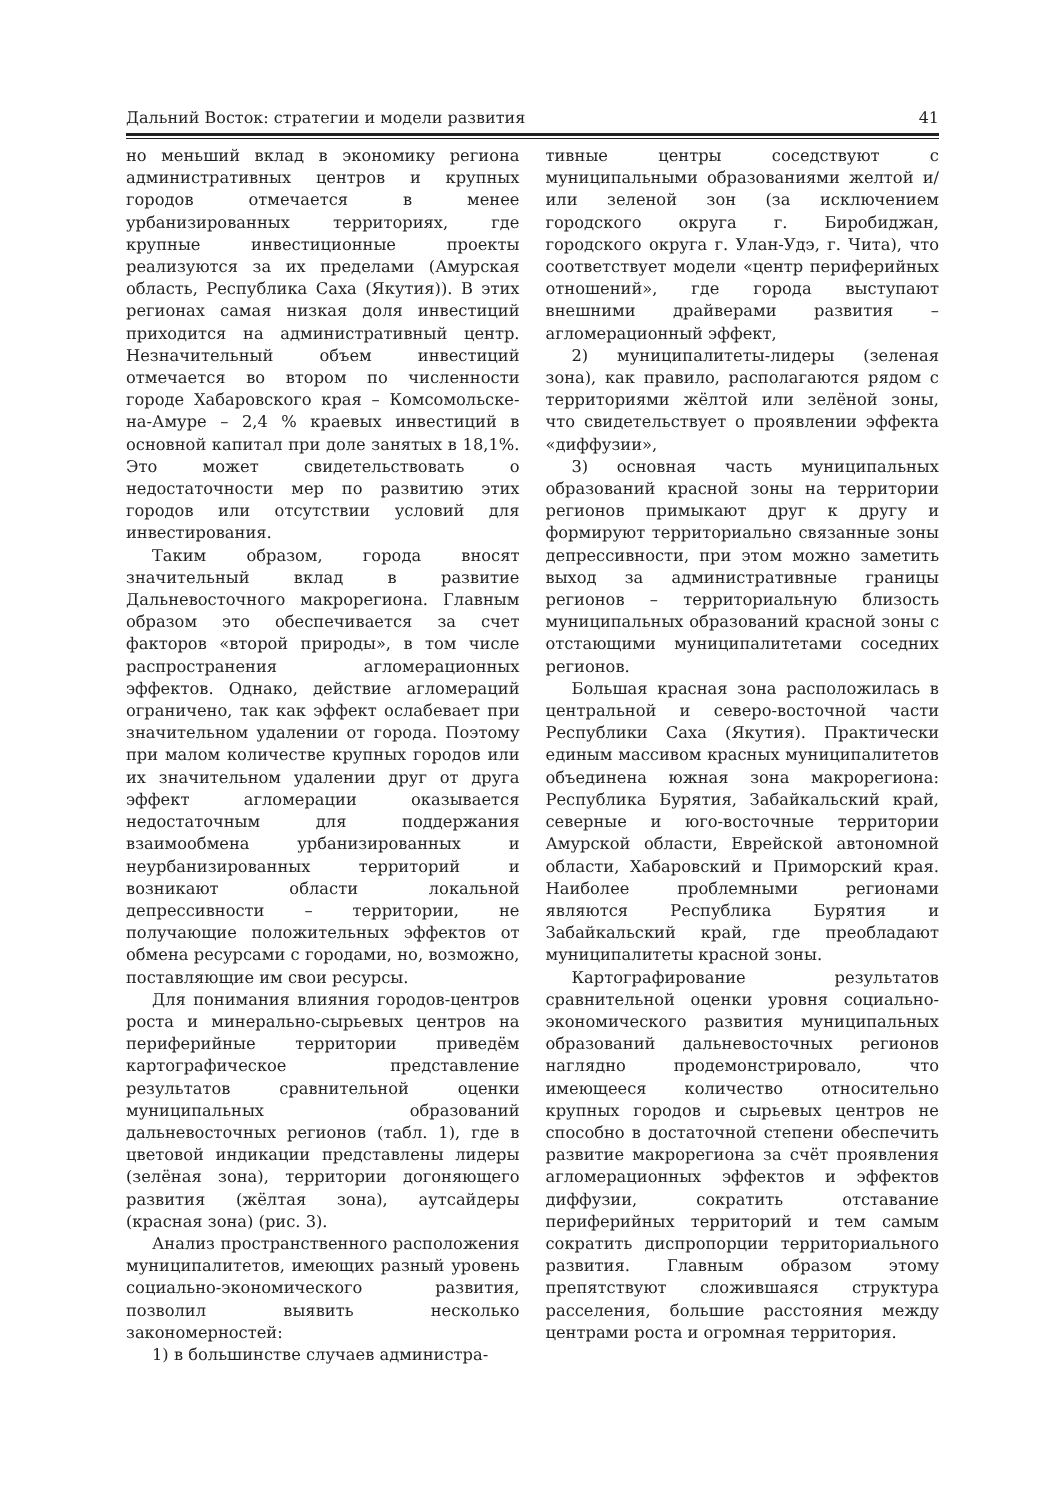Дальний Восток: стратегии и модели развития 41
но меньший вклад в экономику региона административных центров и крупных городов отмечается в менее урбанизированных территориях, где крупные инвестиционные проекты реализуются за их пределами (Амурская область, Республика Саха (Якутия)). В этих регионах самая низкая доля инвестиций приходится на административный центр. Незначительный объем инвестиций отмечается во втором по численности городе Хабаровского края – Комсомольске-на-Амуре – 2,4 % краевых инвестиций в основной капитал при доле занятых в 18,1%. Это может свидетельствовать о недостаточности мер по развитию этих городов или отсутствии условий для инвестирования.
Таким образом, города вносят значительный вклад в развитие Дальневосточного макрорегиона. Главным образом это обеспечивается за счет факторов «второй природы», в том числе распространения агломерационных эффектов. Однако, действие агломераций ограничено, так как эффект ослабевает при значительном удалении от города. Поэтому при малом количестве крупных городов или их значительном удалении друг от друга эффект агломерации оказывается недостаточным для поддержания взаимообмена урбанизированных и неурбанизированных территорий и возникают области локальной депрессивности – территории, не получающие положительных эффектов от обмена ресурсами с городами, но, возможно, поставляющие им свои ресурсы.
Для понимания влияния городов-центров роста и минерально-сырьевых центров на периферийные территории приведём картографическое представление результатов сравнительной оценки муниципальных образований дальневосточных регионов (табл. 1), где в цветовой индикации представлены лидеры (зелёная зона), территории догоняющего развития (жёлтая зона), аутсайдеры (красная зона) (рис. 3).
Анализ пространственного расположения муниципалитетов, имеющих разный уровень социально-экономического развития, позволил выявить несколько закономерностей:
1) в большинстве случаев администра-
тивные центры соседствуют с муниципальными образованиями желтой и/или зеленой зон (за исключением городского округа г. Биробиджан, городского округа г. Улан-Удэ, г. Чита), что соответствует модели «центр периферийных отношений», где города выступают внешними драйверами развития – агломерационный эффект,
2) муниципалитеты-лидеры (зеленая зона), как правило, располагаются рядом с территориями жёлтой или зелёной зоны, что свидетельствует о проявлении эффекта «диффузии»,
3) основная часть муниципальных образований красной зоны на территории регионов примыкают друг к другу и формируют территориально связанные зоны депрессивности, при этом можно заметить выход за административные границы регионов – территориальную близость муниципальных образований красной зоны с отстающими муниципалитетами соседних регионов.
Большая красная зона расположилась в центральной и северо-восточной части Республики Саха (Якутия). Практически единым массивом красных муниципалитетов объединена южная зона макрорегиона: Республика Бурятия, Забайкальский край, северные и юго-восточные территории Амурской области, Еврейской автономной области, Хабаровский и Приморский края. Наиболее проблемными регионами являются Республика Бурятия и Забайкальский край, где преобладают муниципалитеты красной зоны.
Картографирование результатов сравнительной оценки уровня социально-экономического развития муниципальных образований дальневосточных регионов наглядно продемонстрировало, что имеющееся количество относительно крупных городов и сырьевых центров не способно в достаточной степени обеспечить развитие макрорегиона за счёт проявления агломерационных эффектов и эффектов диффузии, сократить отставание периферийных территорий и тем самым сократить диспропорции территориального развития. Главным образом этому препятствуют сложившаяся структура расселения, большие расстояния между центрами роста и огромная территория.